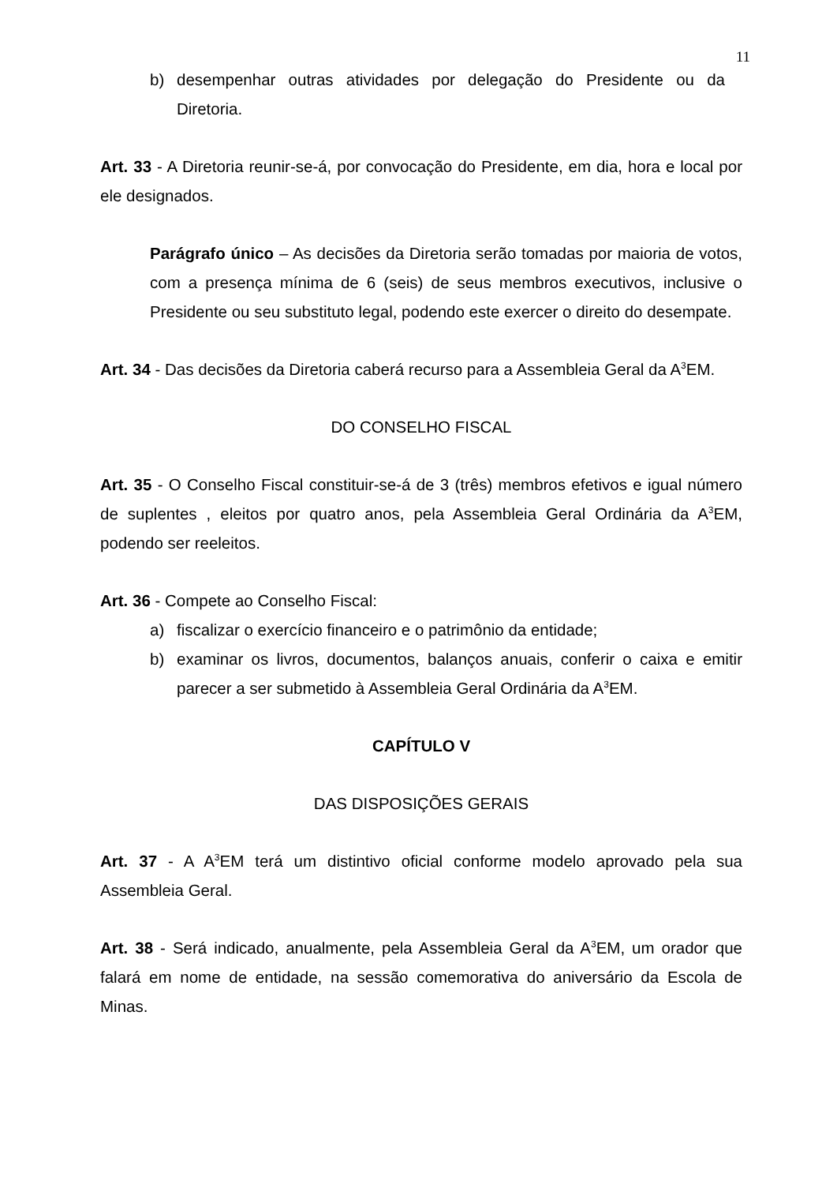11
b) desempenhar outras atividades por delegação do Presidente ou da Diretoria.
Art. 33 - A Diretoria reunir-se-á, por convocação do Presidente, em dia, hora e local por ele designados.
Parágrafo único – As decisões da Diretoria serão tomadas por maioria de votos, com a presença mínima de 6 (seis) de seus membros executivos, inclusive o Presidente ou seu substituto legal, podendo este exercer o direito do desempate.
Art. 34 - Das decisões da Diretoria caberá recurso para a Assembleia Geral da A<sup>3</sup>EM.
DO CONSELHO FISCAL
Art. 35 - O Conselho Fiscal constituir-se-á de 3 (três) membros efetivos e igual número de suplentes , eleitos por quatro anos, pela Assembleia Geral Ordinária da A<sup>3</sup>EM, podendo ser reeleitos.
Art. 36 - Compete ao Conselho Fiscal:
a) fiscalizar o exercício financeiro e o patrimônio da entidade;
b) examinar os livros, documentos, balanços anuais, conferir o caixa e emitir parecer a ser submetido à Assembleia Geral Ordinária da A<sup>3</sup>EM.
CAPÍTULO V
DAS DISPOSIÇÕES GERAIS
Art. 37 - A A<sup>3</sup>EM terá um distintivo oficial conforme modelo aprovado pela sua Assembleia Geral.
Art. 38 - Será indicado, anualmente, pela Assembleia Geral da A<sup>3</sup>EM, um orador que falará em nome de entidade, na sessão comemorativa do aniversário da Escola de Minas.